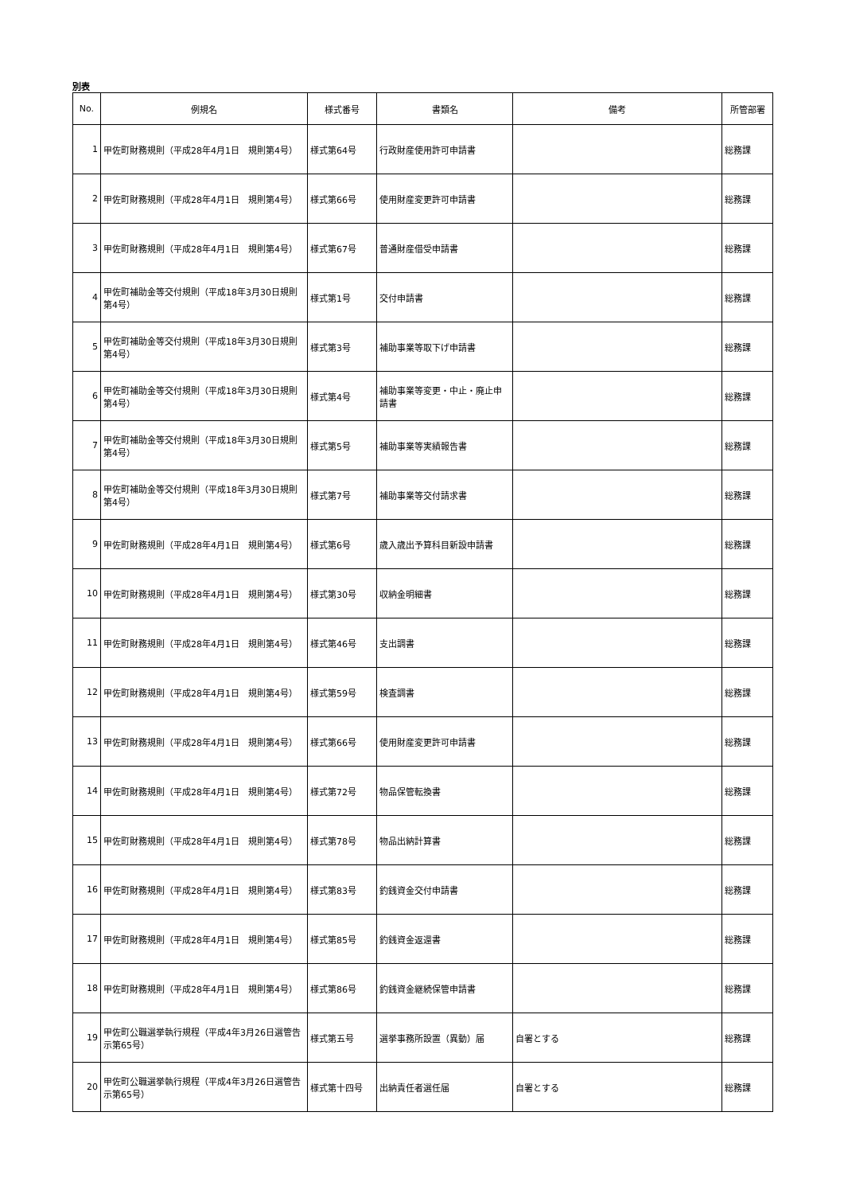別表
| No. | 例規名 | 様式番号 | 書類名 | 備考 | 所管部署 |
| --- | --- | --- | --- | --- | --- |
| 1 | 甲佐町財務規則（平成28年4月1日 規則第4号） | 様式第64号 | 行政財産使用許可申請書 | | 総務課 |
| 2 | 甲佐町財務規則（平成28年4月1日 規則第4号） | 様式第66号 | 使用財産変更許可申請書 | | 総務課 |
| 3 | 甲佐町財務規則（平成28年4月1日 規則第4号） | 様式第67号 | 普通財産借受申請書 | | 総務課 |
| 4 | 甲佐町補助金等交付規則（平成18年3月30日規則第4号） | 様式第1号 | 交付申請書 | | 総務課 |
| 5 | 甲佐町補助金等交付規則（平成18年3月30日規則第4号） | 様式第3号 | 補助事業等取下げ申請書 | | 総務課 |
| 6 | 甲佐町補助金等交付規則（平成18年3月30日規則第4号） | 様式第4号 | 補助事業等変更・中止・廃止申請書 | | 総務課 |
| 7 | 甲佐町補助金等交付規則（平成18年3月30日規則第4号） | 様式第5号 | 補助事業等実績報告書 | | 総務課 |
| 8 | 甲佐町補助金等交付規則（平成18年3月30日規則第4号） | 様式第7号 | 補助事業等交付請求書 | | 総務課 |
| 9 | 甲佐町財務規則（平成28年4月1日 規則第4号） | 様式第6号 | 歳入歳出予算科目新設申請書 | | 総務課 |
| 10 | 甲佐町財務規則（平成28年4月1日 規則第4号） | 様式第30号 | 収納金明細書 | | 総務課 |
| 11 | 甲佐町財務規則（平成28年4月1日 規則第4号） | 様式第46号 | 支出調書 | | 総務課 |
| 12 | 甲佐町財務規則（平成28年4月1日 規則第4号） | 様式第59号 | 検査調書 | | 総務課 |
| 13 | 甲佐町財務規則（平成28年4月1日 規則第4号） | 様式第66号 | 使用財産変更許可申請書 | | 総務課 |
| 14 | 甲佐町財務規則（平成28年4月1日 規則第4号） | 様式第72号 | 物品保管転換書 | | 総務課 |
| 15 | 甲佐町財務規則（平成28年4月1日 規則第4号） | 様式第78号 | 物品出納計算書 | | 総務課 |
| 16 | 甲佐町財務規則（平成28年4月1日 規則第4号） | 様式第83号 | 釣銭資金交付申請書 | | 総務課 |
| 17 | 甲佐町財務規則（平成28年4月1日 規則第4号） | 様式第85号 | 釣銭資金返還書 | | 総務課 |
| 18 | 甲佐町財務規則（平成28年4月1日 規則第4号） | 様式第86号 | 釣銭資金継続保管申請書 | | 総務課 |
| 19 | 甲佐町公職選挙執行規程（平成4年3月26日選管告示第65号） | 様式第五号 | 選挙事務所設置（異動）届 | 自署とする | 総務課 |
| 20 | 甲佐町公職選挙執行規程（平成4年3月26日選管告示第65号） | 様式第十四号 | 出納責任者選任届 | 自署とする | 総務課 |